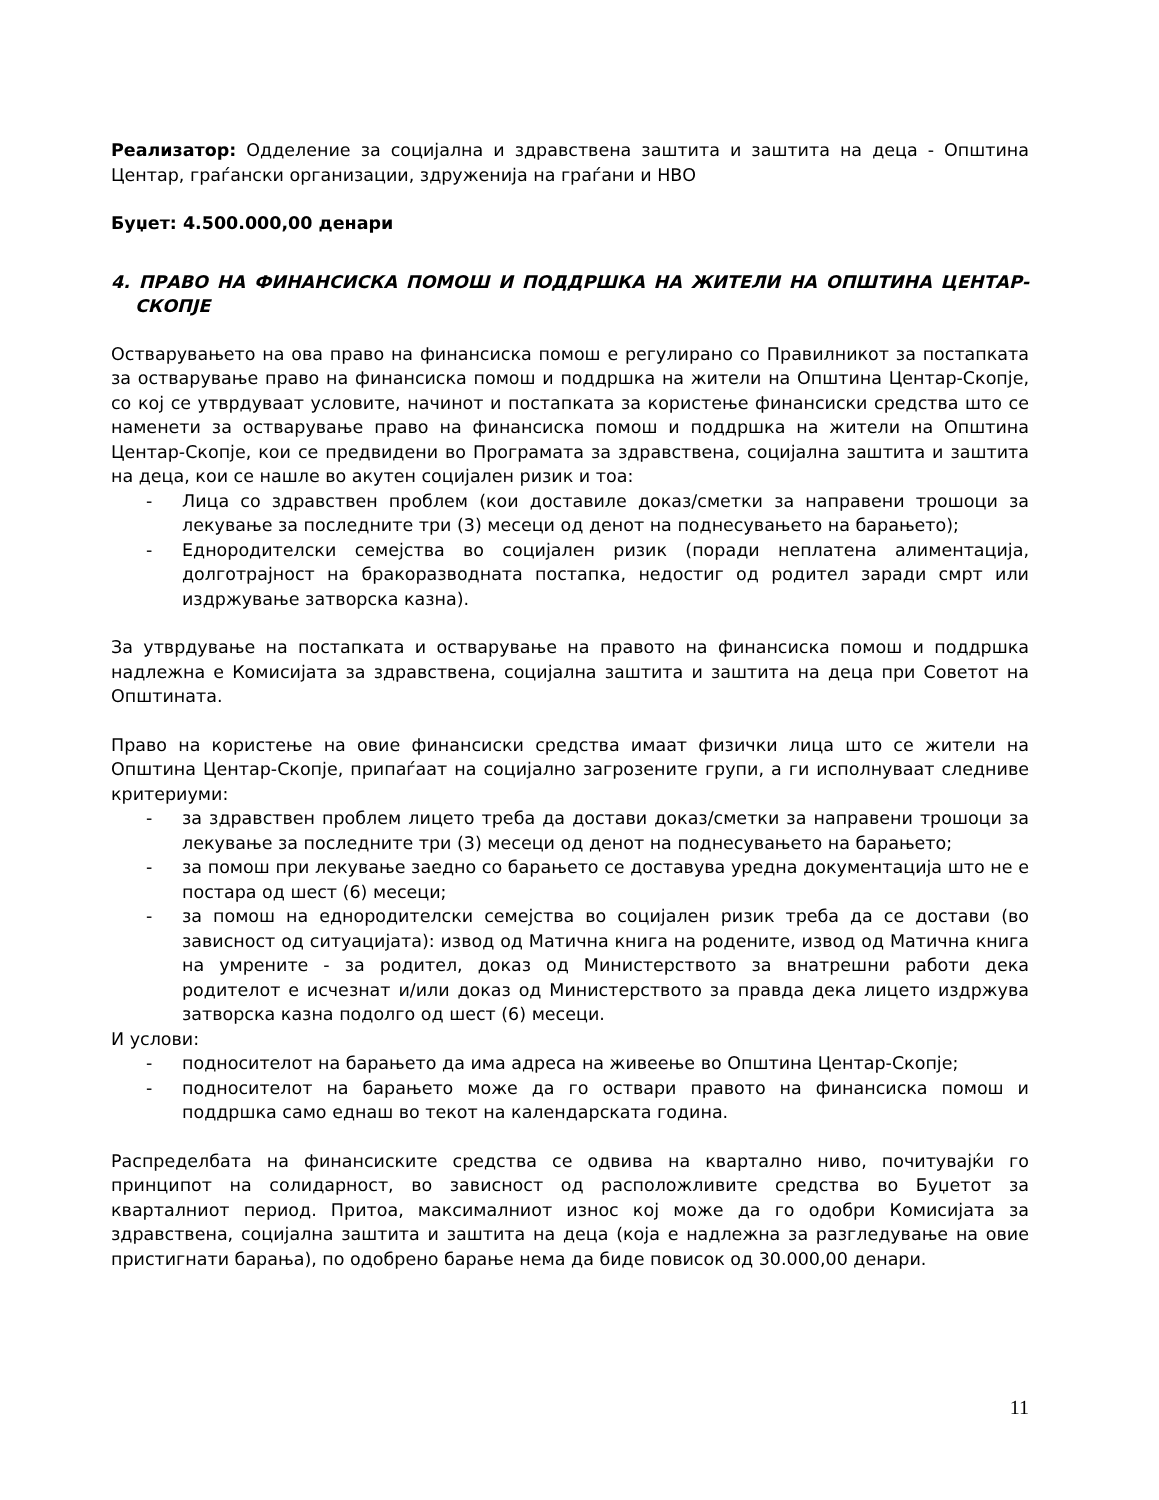Реализатор: Одделение за социјална и здравствена заштита и заштита на деца - Општина Центар, граѓански организации, здруженија на граѓани и НВО
Буџет: 4.500.000,00 денари
4. ПРАВО НА ФИНАНСИСКА ПОМОШ И ПОДДРШКА НА ЖИТЕЛИ НА ОПШТИНА ЦЕНТАР-СКОПЈЕ
Остварувањето на ова право на финансиска помош е регулирано со Правилникот за постапката за остварување право на финансиска помош и поддршка на жители на Општина Центар-Скопје, со кој се утврдуваат условите, начинот и постапката за користење финансиски средства што се наменети за остварување право на финансиска помош и поддршка на жители на Општина Центар-Скопје, кои се предвидени во Програмата за здравствена, социјална заштита и заштита на деца, кои се нашле во акутен социјален ризик и тоа:
- Лица со здравствен проблем (кои доставиле доказ/сметки за направени трошоци за лекување за последните три (3) месеци од денот на поднесувањето на барањето);
- Еднородителски семејства во социјален ризик (поради неплатена алиментација, долготрајност на бракоразводната постапка, недостиг од родител заради смрт или издржување затворска казна).
За утврдување на постапката и остварување на правото на финансиска помош и поддршка надлежна е Комисијата за здравствена, социјална заштита и заштита на деца при Советот на Општината.
Право на користење на овие финансиски средства имаат физички лица што се жители на Општина Центар-Скопје, припаѓаат на социјално загрозените групи, а ги исполнуваат следниве критериуми:
- за здравствен проблем лицето треба да достави доказ/сметки за направени трошоци за лекување за последните три (3) месеци од денот на поднесувањето на барањето;
- за помош при лекување заедно со барањето се доставува уредна документација што не е постара од шест (6) месеци;
- за помош на еднородителски семејства во социјален ризик треба да се достави (во зависност од ситуацијата): извод од Матична книга на родените, извод од Матична книга на умрените - за родител, доказ од Министерството за внатрешни работи дека родителот е исчезнат и/или доказ од Министерството за правда дека лицето издржува затворска казна подолго од шест (6) месеци.
И услови:
- подносителот на барањето да има адреса на живеење во Општина Центар-Скопје;
- подносителот на барањето може да го оствари правото на финансиска помош и поддршка само еднаш во текот на календарската година.
Распределбата на финансиските средства се одвива на квартално ниво, почитувајќи го принципот на солидарност, во зависност од расположливите средства во Буџетот за кварталниот период. Притоа, максималниот износ кој може да го одобри Комисијата за здравствена, социјална заштита и заштита на деца (која е надлежна за разгледување на овие пристигнати барања), по одобрено барање нема да биде повисок од 30.000,00 денари.
11